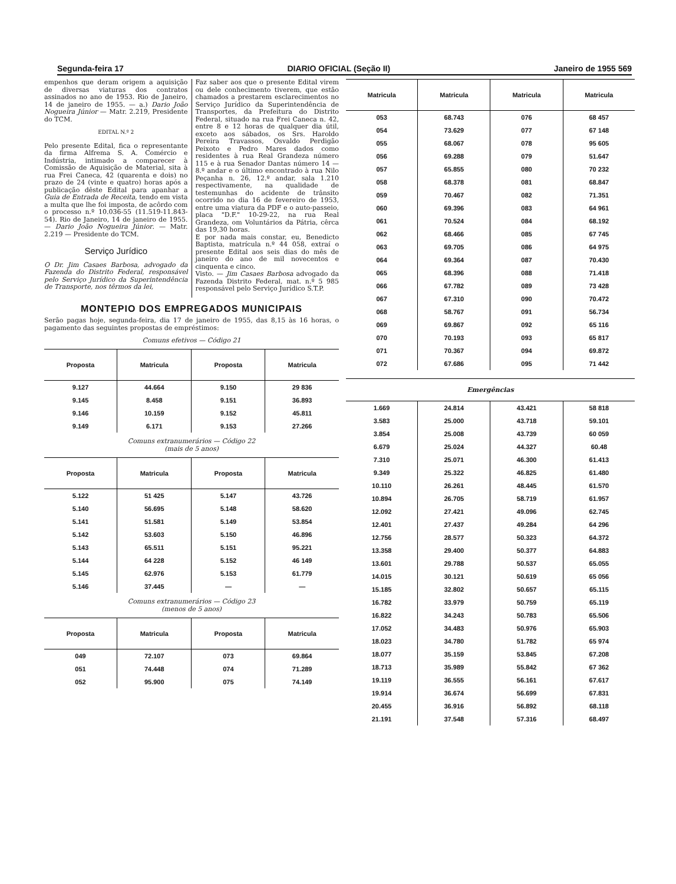Segunda-feira 17 DIARIO OFICIAL (Seção II) Janeiro de 1955 569
empenhos que deram origem a aquisição de diversas viaturas dos contratos assinados no ano de 1953. Rio de Janeiro, 14 de janeiro de 1955. — a.) Dario João Nogueira Júnior — Matr. 2.219, Presidente do TCM.
EDITAL N.º 2
Pelo presente Edital, fica o representante da firma Alfrema S. A. Comércio e Indústria, intimado a comparecer à Comissão de Aquisição de Material, sita à rua Frei Caneca, 42 (quarenta e dois) no prazo de 24 (vinte e quatro) horas após a publicação dêste Edital para apanhar a Guia de Entrada de Receita, tendo em vista a multa que lhe foi imposta, de acôrdo com o processo n.º 10.036-55 (11.519-11.843-54). Rio de Janeiro, 14 de janeiro de 1955. — Dario João Nogueira Júnior. — Matr. 2.219 — Presidente do TCM.
Serviço Jurídico
O Dr. Jim Casaes Barbosa, advogado da Fazenda do Distrito Federal, responsável pelo Serviço Jurídico da Superintendência de Transporte, nos têrmos da lei,
Faz saber aos que o presente Edital virem ou dele conhecimento tiverem, que estão chamados a prestarem esclarecimentos no Serviço Jurídico da Superintendência de Transportes, da Prefeitura do Distrito Federal, situado na rua Frei Caneca n. 42, entre 8 e 12 horas de qualquer dia útil, exceto aos sábados, os Srs. Haroldo Pereira Travassos, Osvaldo Perdigão Peixoto e Pedro Mares dados como residentes à rua Real Grandeza número 115 e à rua Senador Dantas número 14 — 8.º andar e o último encontrado à rua Nilo Peçanha n. 26, 12.º andar, sala 1.210 respectivamente, na qualidade de testemunhas do acidente de trânsito ocorrido no dia 16 de fevereiro de 1953, entre uma viatura da PDF e o auto-passeio, placa "D.F." 10-29-22, na rua Real Grandeza, om Voluntários da Pátria, cêrca das 19,30 horas.
E por nada mais constar, eu, Benedicto Baptista, matrícula n.º 44 058, extraí o presente Edital aos seis dias do mês de janeiro do ano de mil novecentos e cinquenta e cinco.
Visto. — Jim Casaes Barbosa advogado da Fazenda Distrito Federal, mat. n.º 5 985 responsável pelo Serviço Jurídico S.T.P.
MONTEPIO DOS EMPREGADOS MUNICIPAIS
Serão pagas hoje, segunda-feira, dia 17 de janeiro de 1955, das 8,15 às 16 horas, o pagamento das seguintes propostas de empréstimos:
Comuns efetivos — Código 21
| Proposta | Matricula | Proposta | Matricula |
| --- | --- | --- | --- |
| 9.127 | 44.664 | 9.150 | 29 836 |
| 9.145 | 8.458 | 9.151 | 36.893 |
| 9.146 | 10.159 | 9.152 | 45.811 |
| 9.149 | 6.171 | 9.153 | 27.266 |
Comuns extranumerários — Código 22
(mais de 5 anos)
| Proposta | Matricula | Proposta | Matricula |
| --- | --- | --- | --- |
| 5.122 | 51 425 | 5.147 | 43.726 |
| 5.140 | 56.695 | 5.148 | 58.620 |
| 5.141 | 51.581 | 5.149 | 53.854 |
| 5.142 | 53.603 | 5.150 | 46.896 |
| 5.143 | 65.511 | 5.151 | 95.221 |
| 5.144 | 64 228 | 5.152 | 46 149 |
| 5.145 | 62.976 | 5.153 | 61.779 |
| 5.146 | 37.445 | — | — |
Comuns extranumerários — Código 23
(menos de 5 anos)
| Proposta | Matricula | Proposta | Matricula |
| --- | --- | --- | --- |
| 049 | 72.107 | 073 | 69.864 |
| 051 | 74.448 | 074 | 71.289 |
| 052 | 95.900 | 075 | 74.149 |
| Matricula | Matricula | Matricula | Matricula |
| --- | --- | --- | --- |
| 053 | 68.743 | 076 | 68 457 |
| 054 | 73.629 | 077 | 67 148 |
| 055 | 68.067 | 078 | 95 605 |
| 056 | 69.288 | 079 | 51.647 |
| 057 | 65.855 | 080 | 70 232 |
| 058 | 68.378 | 081 | 68.847 |
| 059 | 70.467 | 082 | 71.351 |
| 060 | 69.396 | 083 | 64 961 |
| 061 | 70.524 | 084 | 68.192 |
| 062 | 68.466 | 085 | 67 745 |
| 063 | 69.705 | 086 | 64 975 |
| 064 | 69.364 | 087 | 70.430 |
| 065 | 68.396 | 088 | 71.418 |
| 066 | 67.782 | 089 | 73 428 |
| 067 | 67.310 | 090 | 70.472 |
| 068 | 58.767 | 091 | 56.734 |
| 069 | 69.867 | 092 | 65 116 |
| 070 | 70.193 | 093 | 65 817 |
| 071 | 70.367 | 094 | 69.872 |
| 072 | 67.686 | 095 | 71 442 |
Emergências
| 1.669 | 24.814 | 43.421 | 58 818 |
| 3.583 | 25.000 | 43.718 | 59.101 |
| 3.854 | 25.008 | 43.739 | 60 059 |
| 6.679 | 25.024 | 44.327 | 60.48 |
| 7.310 | 25.071 | 46.300 | 61.413 |
| 9.349 | 25.322 | 46.825 | 61.480 |
| 10.110 | 26.261 | 48.445 | 61.570 |
| 10.894 | 26.705 | 58.719 | 61.957 |
| 12.092 | 27.421 | 49.096 | 62.745 |
| 12.401 | 27.437 | 49.284 | 64 296 |
| 12.756 | 28.577 | 50.323 | 64.372 |
| 13.358 | 29.400 | 50.377 | 64.883 |
| 13.601 | 29.788 | 50.537 | 65.055 |
| 14.015 | 30.121 | 50.619 | 65 056 |
| 15.185 | 32.802 | 50.657 | 65.115 |
| 16.782 | 33.979 | 50.759 | 65.119 |
| 16.822 | 34.243 | 50.783 | 65.506 |
| 17.052 | 34.483 | 50.976 | 65.903 |
| 18.023 | 34.780 | 51.782 | 65 974 |
| 18.077 | 35.159 | 53.845 | 67.208 |
| 18.713 | 35.989 | 55.842 | 67 362 |
| 19.119 | 36.555 | 56.161 | 67.617 |
| 19.914 | 36.674 | 56.699 | 67.831 |
| 20.455 | 36.916 | 56.892 | 68.118 |
| 21.191 | 37.548 | 57.316 | 68.497 |